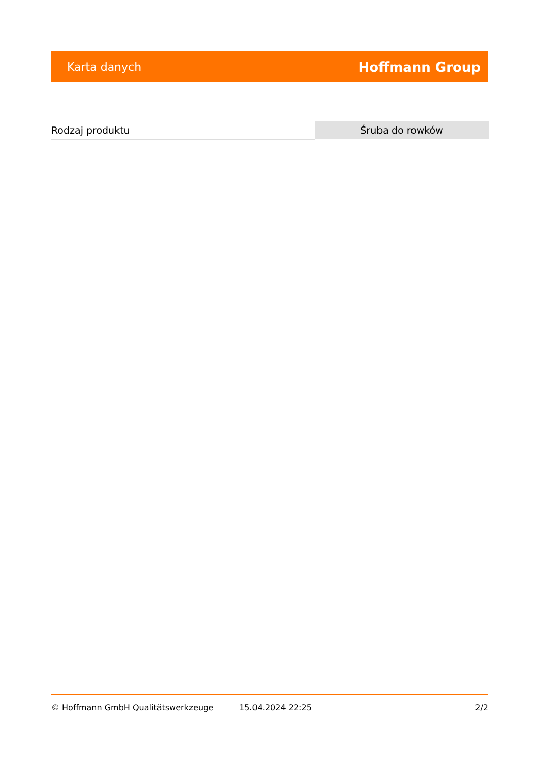Karta danych Hoffmann Group
| Rodzaj produktu | Śruba do rowków |
© Hoffmann GmbH Qualitätswerkzeuge 15.04.2024 22:25 2/2